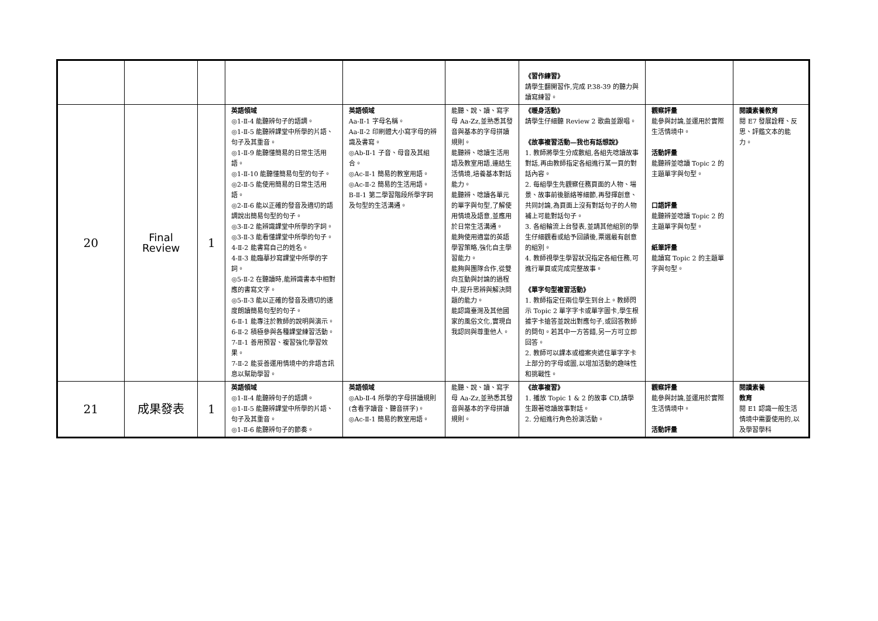| | | | | | | 《習作練習》 請學生翻開習作,完成 P.38-39 的聽力與讀寫練習。 | | |
| 20 | Final Review | 1 | 英語領域 ◎1-Ⅱ-4 能聽辨句子的語調。 ◎1-Ⅱ-5 能聽辨課堂中所學的片語、句子及其重音。 ◎1-Ⅱ-9 能聽懂簡易的日常生活用語。 ◎1-Ⅱ-10 能聽懂簡易句型的句子。 ◎2-Ⅱ-5 能使用簡易的日常生活用語。 ◎2-Ⅱ-6 能以正確的發音及適切的語調說出簡易句型的句子。 ◎3-Ⅱ-2 能辨識課堂中所學的字詞。 ◎3-Ⅱ-3 能看懂課堂中所學的句子。 4-Ⅱ-2 能書寫自己的姓名。 4-Ⅱ-3 能臨摹抄寫課堂中所學的字詞。 ◎5-Ⅱ-2 在聽讀時,能辨識書本中相對應的書寫文字。 ◎5-Ⅱ-3 能以正確的發音及適切的速度朗讀簡易句型的句子。 6-Ⅱ-1 能專注於教師的說明與演示。 6-Ⅱ-2 積極參與各種課堂練習活動。 7-Ⅱ-1 善用預習、複習強化學習效果。 7-Ⅱ-2 能妥善運用情境中的非語言訊息以幫助學習。 | 英語領域 Aa-Ⅱ-1 字母名稱。 Aa-Ⅱ-2 印刷體大小寫字母的辨識及書寫。 ◎Ab-Ⅱ-1 子音、母音及其組合。 ◎Ac-Ⅱ-1 簡易的教室用語。 ◎Ac-Ⅱ-2 簡易的生活用語。 B-Ⅱ-1 第二學習階段所學字詞及句型的生活溝通。 | 能聽、說、讀、寫字母 Aa-Zz,並熟悉其發音與基本的字母拼讀規則。 能聽辨、唸讀生活用語及教室用語,連結生活情境,培養基本對話能力。 能聽辨、唸讀各單元的單字與句型,了解使用情境及語意,並應用於日常生活溝通。 能夠使用適當的英語學習策略,強化自主學習能力。 能夠與團隊合作,從雙向互動與討論的過程中,提升思辨與解決問題的能力。 能認識臺灣及其他國家的風俗文化,實現自我認同與尊重他人。 | 《暖身活動》 請學生仔細聽 Review 2 歌曲並跟唱。 《故事複習活動—我也有話想說》 1. 教師將學生分成數組,各組先唸讀故事對話,再由教師指定各組進行某一頁的對話內容。 2. 每組學生先觀察任務頁面的人物、場景、故事前後脈絡等細節,再發揮創意、共同討論,為頁面上沒有對話句子的人物補上可能對話句子。 3. 各組輪流上台發表,並請其他組別的學生仔細觀看或給予回饋後,票選最有創意的組別。 4. 教師視學生學習狀況指定各組任務,可進行單頁或完成完整故事。 《單字句型複習活動》 1. 教師指定任兩位學生到台上。教師閃示 Topic 2 單字字卡或單字圖卡,學生根據字卡搶答並說出對應句子,或回答教師的問句。若其中一方答錯,另一方可立即回答。 2. 教師可以課本或檔案夾遮住單字字卡上部分的字母或圖,以增加活動的趣味性和挑戰性。 | 觀察評量 能參與討論,並運用於實際生活情境中。 活動評量 能聽辨並唸讀 Topic 2 的主題單字與句型。 口語評量 能聽辨並唸讀 Topic 2 的主題單字與句型。 紙筆評量 能讀寫 Topic 2 的主題單字與句型。 | 閱讀素養教育 閱 E7 發展詮釋、反思、評鑑文本的能力。 |
| 21 | 成果發表 | 1 | 英語領域 ◎1-Ⅱ-4 能聽辨句子的語調。 ◎1-Ⅱ-5 能聽辨課堂中所學的片語、句子及其重音。 ◎1-Ⅱ-6 能聽辨句子的節奏。 | 英語領域 ◎Ab-Ⅱ-4 所學的字母拼讀規則(含看字讀音、聽音拼字)。 ◎Ac-Ⅱ-1 簡易的教室用語。 | 能聽、說、讀、寫字母 Aa-Zz,並熟悉其發音與基本的字母拼讀規則。 | 《故事複習》 1. 播放 Topic 1 & 2 的故事 CD,請學生跟著唸讀故事對話。 2. 分組進行角色扮演活動。 | 觀察評量 能參與討論,並運用於實際生活情境中。 活動評量 | 閱讀素養 教育 閱 E1 認識一般生活情境中需要使用的,以及學習學科 |